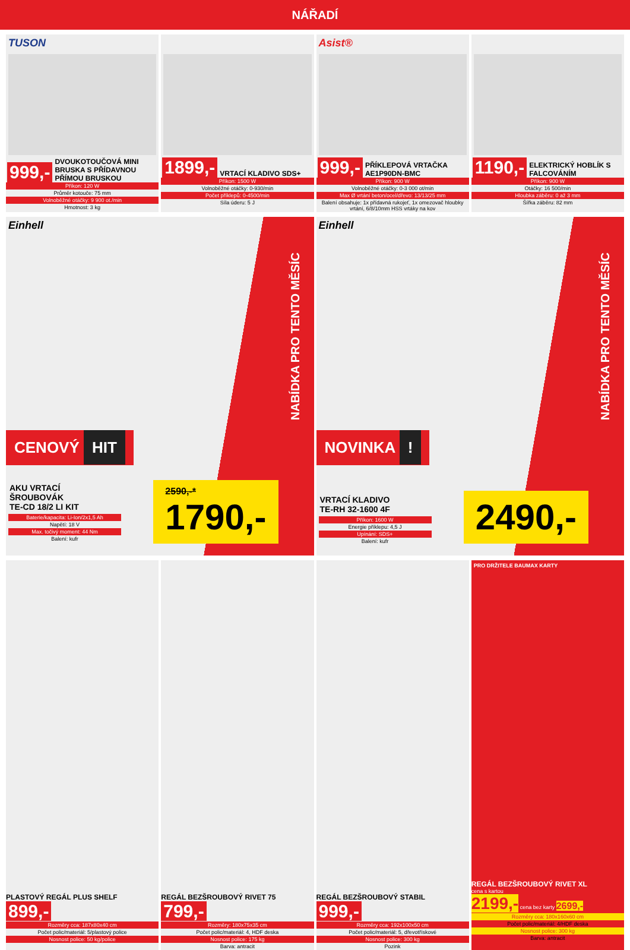NÁŘADÍ
TUSON
999,- DVOUKOTOUČOVÁ MINI BRUSKA S PŘÍDAVNOU PŘÍMOU BRUSKOU
Příkon: 120 W
Průměr kotouče: 75 mm
Volnoběžné otáčky: 9 900 ot./min
Hmotnost: 3 kg
1899,- VRTACÍ KLADIVO SDS+
Příkon: 1500 W
Volnoběžné otáčky: 0-930/min
Počet příklepů: 0-4500/min
Síla úderu: 5 J
Asist®
999,- PŘÍKLEPOVÁ VRTAČKA AE1P90DN-BMC
Příkon: 900 W
Volnoběžné otáčky: 0-3 000 ot/min
Max Ø vrtání beton/ocel/dřevo: 13/13/25 mm
Balení obsahuje: 1x přídavná rukojeť, 1x omezovač hloubky vrtání, 6/8/10mm HSS vrtáky na kov
1190,- ELEKTRICKÝ HOBLÍK S FALCOVÁNÍM
Příkon: 900 W
Otáčky: 16 500/min
Hloubka záběru: 0 až 3 mm
Šířka záběru: 82 mm
Einhell
NABÍDKA PRO TENTO MĚSÍC
CENOVÝ HIT
AKU VRTACÍ
ŠROUBOVÁK
TE-CD 18/2 LI KIT
Baterie/kapacita: Li-Ion/2x1,5 Ah
Napětí: 18 V
Max. točivý moment: 44 Nm
Balení: kufr
2590,-*
1790,-
Einhell
NABÍDKA PRO TENTO MĚSÍC
NOVINKA !
VRTACÍ KLADIVO
TE-RH 32-1600 4F
Příkon: 1600 W
Energie příklepu: 4,5 J
Upínání: SDS+
Balení: kufr
2490,-
PLASTOVÝ REGÁL PLUS SHELF
899,-
Rozměry cca: 187x80x40 cm
Počet polic/materiál: 5/plastový police
Nosnost police: 50 kg/police
REGÁL BEZŠROUBOVÝ RIVET 75
799,-
Rozměry: 180x75x35 cm
Počet polic/materiál: 4, HDF deska
Nosnost police: 175 kg
Barva: antracit
REGÁL BEZŠROUBOVÝ STABIL
999,-
Rozměry cca: 192x100x50 cm
Počet polic/materiál: 5, dřevotřískové
Nosnost police: 300 kg
Pozink
PRO DRŽITELE BAUMAX KARTY
REGÁL BEZŠROUBOVÝ RIVET XL
cena s kartou
2199,- cena bez karty 2699,-
Rozměry cca: 180x160x60 cm
Počet polic/materiál: 4/HDF deska
Nosnost police: 300 kg
Barva: antracit